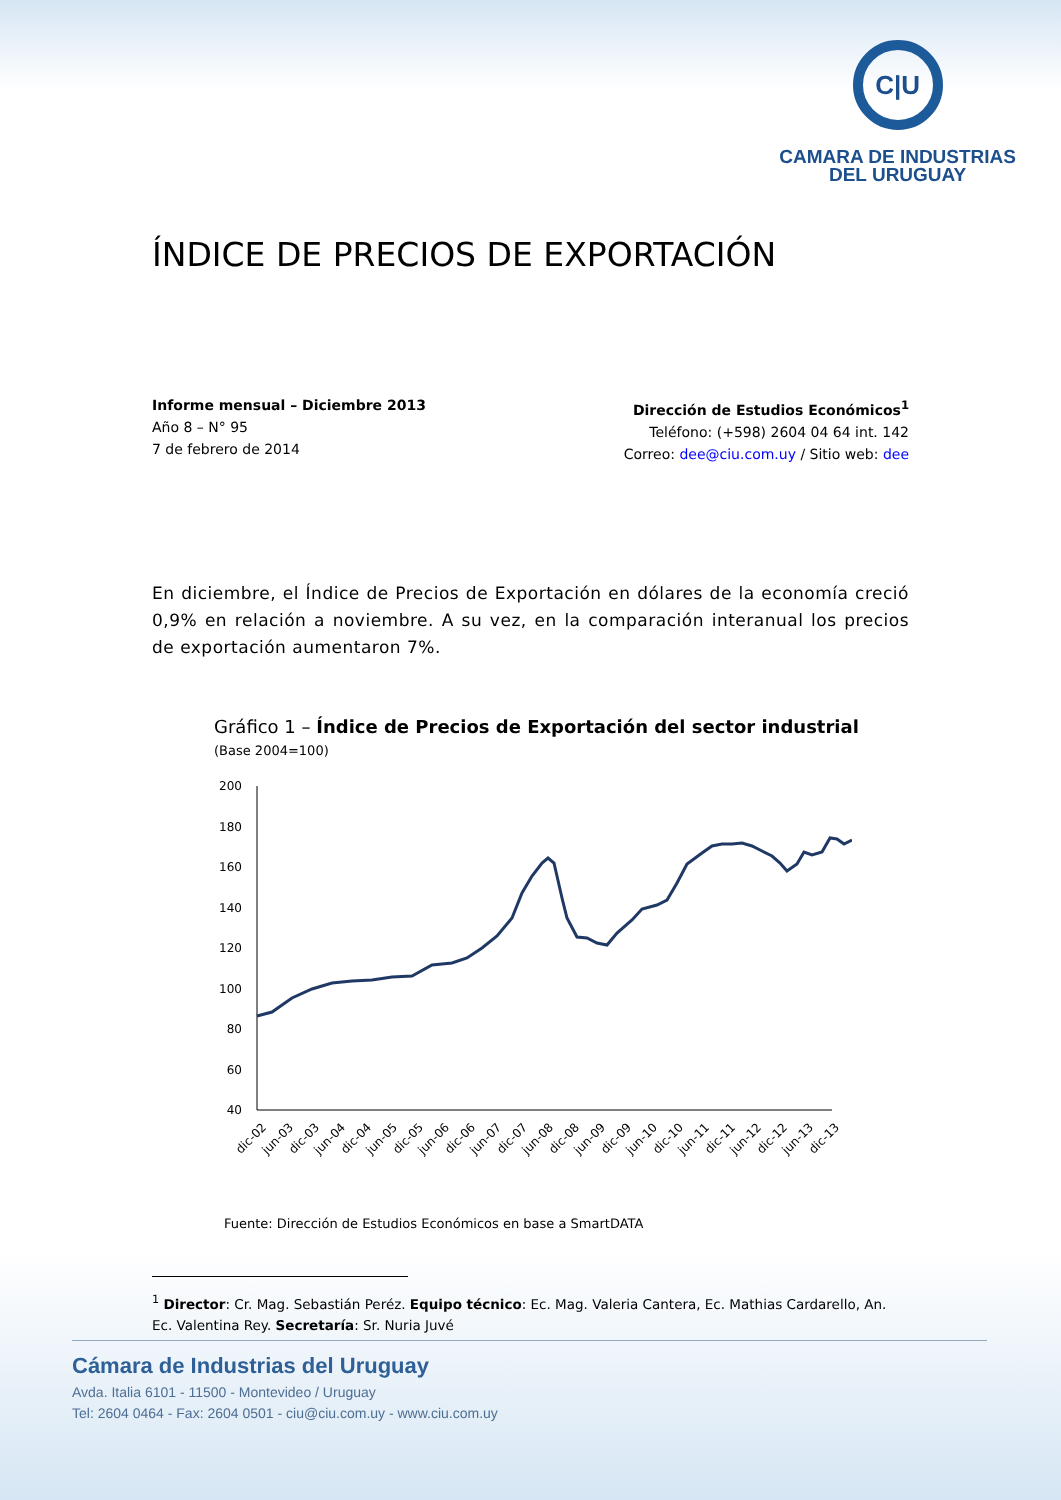C|U
CAMARA DE INDUSTRIAS
DEL URUGUAY
ÍNDICE DE PRECIOS DE EXPORTACIÓN
Informe mensual – Diciembre 2013
Año 8 – N° 95
7 de febrero de 2014
Dirección de Estudios Económicos<sup>1</sup>
Teléfono: (+598) 2604 04 64 int. 142
Correo: dee@ciu.com.uy / Sitio web: dee
En diciembre, el Índice de Precios de Exportación en dólares de la economía creció 0,9% en relación a noviembre. A su vez, en la comparación interanual los precios de exportación aumentaron 7%.
Gráfico 1 – Índice de Precios de Exportación del sector industrial
(Base 2004=100)
200
180
160
140
120
100
80
60
40
dic-02
jun-03
dic-03
jun-04
dic-04
jun-05
dic-05
jun-06
dic-06
jun-07
dic-07
jun-08
dic-08
jun-09
dic-09
jun-10
dic-10
jun-11
dic-11
jun-12
dic-12
jun-13
dic-13
Fuente: Dirección de Estudios Económicos en base a SmartDATA
<sup>1</sup> Director: Cr. Mag. Sebastián Peréz. Equipo técnico: Ec. Mag. Valeria Cantera, Ec. Mathias Cardarello, An. Ec. Valentina Rey. Secretaría: Sr. Nuria Juvé
Cámara de Industrias del Uruguay
Avda. Italia 6101 - 11500 - Montevideo / Uruguay
Tel: 2604 0464 - Fax: 2604 0501 - ciu@ciu.com.uy - www.ciu.com.uy